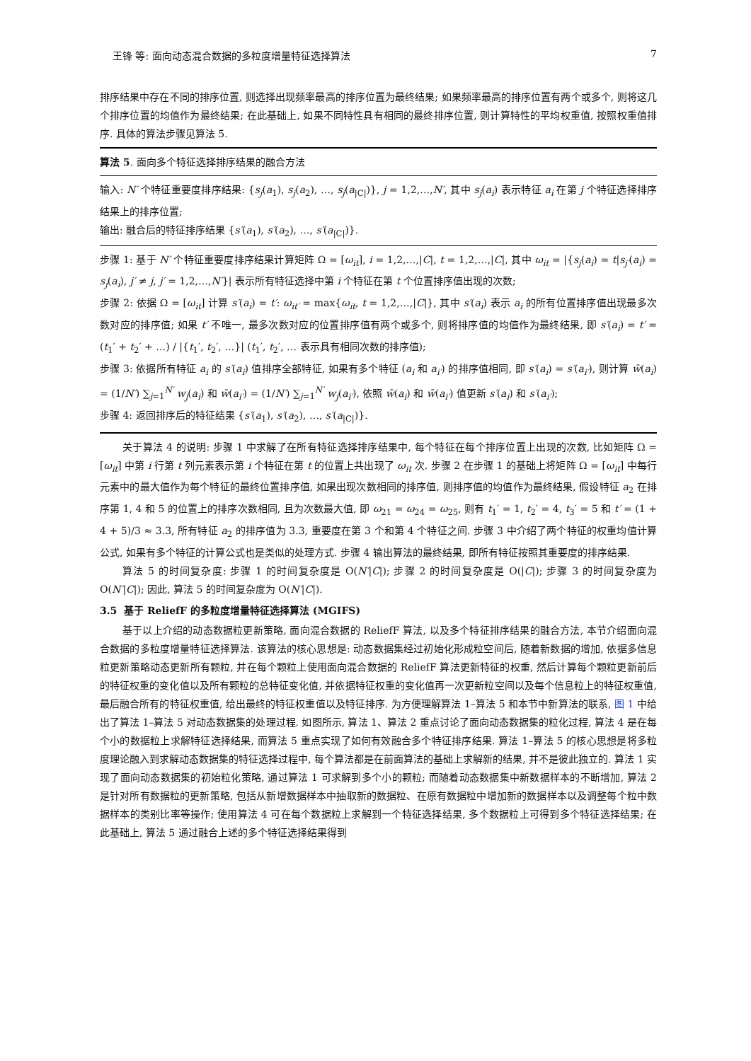王锋 等: 面向动态混合数据的多粒度增量特征选择算法 7
排序结果中存在不同的排序位置, 则选择出现频率最高的排序位置为最终结果; 如果频率最高的排序位置有两个或多个, 则将这几个排序位置的均值作为最终结果; 在此基础上, 如果不同特性具有相同的最终排序位置, 则计算特性的平均权重值, 按照权重值排序. 具体的算法步骤见算法 5.
算法 5. 面向多个特征选择排序结果的融合方法
输入: N′ 个特征重要度排序结果: {s<sub>j</sub>(a<sub>1</sub>), s<sub>j</sub>(a<sub>2</sub>), …, s<sub>j</sub>(a<sub>|C|</sub>)}, j = 1,2,…,N′, 其中 s<sub>j</sub>(a<sub>i</sub>) 表示特征 a<sub>i</sub> 在第 j 个特征选择排序结果上的排序位置;
输出: 融合后的特征排序结果 {s′(a<sub>1</sub>), s′(a<sub>2</sub>), …, s′(a<sub>|C|</sub>)}.
步骤 1: 基于 N′ 个特征重要度排序结果计算矩阵 Ω = [ω<sub>it</sub>], i = 1,2,…,|C|, t = 1,2,…,|C|, 其中 ω<sub>it</sub> = |{s<sub>j</sub>(a<sub>i</sub>) = t|s<sub>j′</sub>(a<sub>i</sub>) = s<sub>j</sub>(a<sub>i</sub>), j′ ≠ j, j′ = 1,2,…,N′}| 表示所有特征选择中第 i 个特征在第 t 个位置排序值出现的次数;
步骤 2: 依据 Ω = [ω<sub>it</sub>] 计算 s′(a<sub>i</sub>) = t′: ω<sub>it′</sub> = max{ω<sub>it</sub>, t = 1,2,…,|C|}, 其中 s′(a<sub>i</sub>) 表示 a<sub>i</sub> 的所有位置排序值出现最多次数对应的排序值; 如果 t′ 不唯一, 最多次数对应的位置排序值有两个或多个, 则将排序值的均值作为最终结果, 即 s′(a<sub>i</sub>) = t′ = (t<sub>1</sub>′ + t<sub>2</sub>′ + …) / |{t<sub>1</sub>′, t<sub>2</sub>′, …}| (t<sub>1</sub>′, t<sub>2</sub>′, … 表示具有相同次数的排序值);
步骤 3: 依据所有特征 a<sub>i</sub> 的 s′(a<sub>i</sub>) 值排序全部特征, 如果有多个特征 (a<sub>i</sub> 和 a<sub>i′</sub>) 的排序值相同, 即 s′(a<sub>i</sub>) = s′(a<sub>i′</sub>), 则计算 w̄(a<sub>i</sub>) = (1/N′) ∑<sub>j=1</sub><sup>N′</sup> w<sub>j</sub>(a<sub>i</sub>) 和 w̄(a<sub>i′</sub>) = (1/N′) ∑<sub>j=1</sub><sup>N′</sup> w<sub>j</sub>(a<sub>i′</sub>), 依照 w̄(a<sub>i</sub>) 和 w̄(a<sub>i′</sub>) 值更新 s′(a<sub>i</sub>) 和 s′(a<sub>i′</sub>);
步骤 4: 返回排序后的特征结果 {s′(a<sub>1</sub>), s′(a<sub>2</sub>), …, s′(a<sub>|C|</sub>)}.
关于算法 4 的说明: 步骤 1 中求解了在所有特征选择排序结果中, 每个特征在每个排序位置上出现的次数, 比如矩阵 Ω = [ω<sub>it</sub>] 中第 i 行第 t 列元素表示第 i 个特征在第 t 的位置上共出现了 ω<sub>it</sub> 次. 步骤 2 在步骤 1 的基础上将矩阵 Ω = [ω<sub>it</sub>] 中每行元素中的最大值作为每个特征的最终位置排序值, 如果出现次数相同的排序值, 则排序值的均值作为最终结果, 假设特征 a<sub>2</sub> 在排序第 1, 4 和 5 的位置上的排序次数相同, 且为次数最大值, 即 ω<sub>21</sub> = ω<sub>24</sub> = ω<sub>25</sub>, 则有 t<sub>1</sub>′ = 1, t<sub>2</sub>′ = 4, t<sub>3</sub>′ = 5 和 t′ = (1 + 4 + 5)/3 ≈ 3.3, 所有特征 a<sub>2</sub> 的排序值为 3.3, 重要度在第 3 个和第 4 个特征之间. 步骤 3 中介绍了两个特征的权重均值计算公式, 如果有多个特征的计算公式也是类似的处理方式. 步骤 4 输出算法的最终结果, 即所有特征按照其重要度的排序结果.
算法 5 的时间复杂度: 步骤 1 的时间复杂度是 O(N′|C|); 步骤 2 的时间复杂度是 O(|C|); 步骤 3 的时间复杂度为 O(N′|C|); 因此, 算法 5 的时间复杂度为 O(N′|C|).
3.5 基于 ReliefF 的多粒度增量特征选择算法 (MGIFS)
基于以上介绍的动态数据粒更新策略, 面向混合数据的 ReliefF 算法, 以及多个特征排序结果的融合方法, 本节介绍面向混合数据的多粒度增量特征选择算法. 该算法的核心思想是: 动态数据集经过初始化形成粒空间后, 随着新数据的增加, 依据多信息粒更新策略动态更新所有颗粒, 并在每个颗粒上使用面向混合数据的 ReliefF 算法更新特征的权重, 然后计算每个颗粒更新前后的特征权重的变化值以及所有颗粒的总特征变化值, 并依据特征权重的变化值再一次更新粒空间以及每个信息粒上的特征权重值, 最后融合所有的特征权重值, 给出最终的特征权重值以及特征排序. 为方便理解算法 1–算法 5 和本节中新算法的联系, 图 1 中给出了算法 1–算法 5 对动态数据集的处理过程. 如图所示, 算法 1、算法 2 重点讨论了面向动态数据集的粒化过程, 算法 4 是在每个小的数据粒上求解特征选择结果, 而算法 5 重点实现了如何有效融合多个特征排序结果. 算法 1–算法 5 的核心思想是将多粒度理论融入到求解动态数据集的特征选择过程中, 每个算法都是在前面算法的基础上求解新的结果, 并不是彼此独立的. 算法 1 实现了面向动态数据集的初始粒化策略, 通过算法 1 可求解到多个小的颗粒; 而随着动态数据集中新数据样本的不断增加, 算法 2 是针对所有数据粒的更新策略, 包括从新增数据样本中抽取新的数据粒、在原有数据粒中增加新的数据样本以及调整每个粒中数据样本的类别比率等操作; 使用算法 4 可在每个数据粒上求解到一个特征选择结果, 多个数据粒上可得到多个特征选择结果; 在此基础上, 算法 5 通过融合上述的多个特征选择结果得到